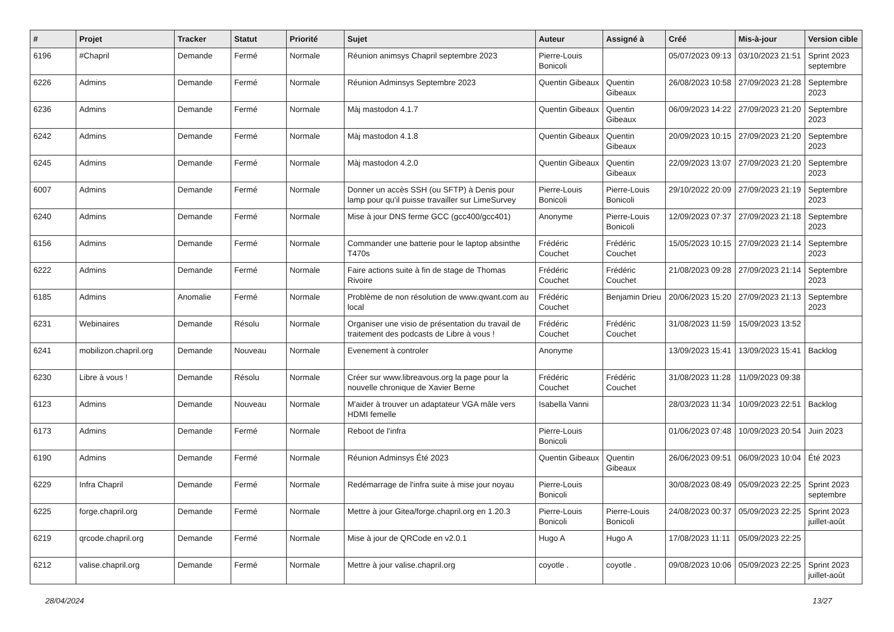| # | Projet | Tracker | Statut | Priorité | Sujet | Auteur | Assigné à | Créé | Mis-à-jour | Version cible |
| --- | --- | --- | --- | --- | --- | --- | --- | --- | --- | --- |
| 6196 | #Chapril | Demande | Fermé | Normale | Réunion animsys Chapril septembre 2023 | Pierre-Louis Bonicoli | | 05/07/2023 09:13 | 03/10/2023 21:51 | Sprint 2023 septembre |
| 6226 | Admins | Demande | Fermé | Normale | Réunion Adminsys Septembre 2023 | Quentin Gibeaux | Quentin Gibeaux | 26/08/2023 10:58 | 27/09/2023 21:28 | Septembre 2023 |
| 6236 | Admins | Demande | Fermé | Normale | Màj mastodon 4.1.7 | Quentin Gibeaux | Quentin Gibeaux | 06/09/2023 14:22 | 27/09/2023 21:20 | Septembre 2023 |
| 6242 | Admins | Demande | Fermé | Normale | Màj mastodon 4.1.8 | Quentin Gibeaux | Quentin Gibeaux | 20/09/2023 10:15 | 27/09/2023 21:20 | Septembre 2023 |
| 6245 | Admins | Demande | Fermé | Normale | Màj mastodon 4.2.0 | Quentin Gibeaux | Quentin Gibeaux | 22/09/2023 13:07 | 27/09/2023 21:20 | Septembre 2023 |
| 6007 | Admins | Demande | Fermé | Normale | Donner un accès SSH (ou SFTP) à Denis pour lamp pour qu'il puisse travailler sur LimeSurvey | Pierre-Louis Bonicoli | Pierre-Louis Bonicoli | 29/10/2022 20:09 | 27/09/2023 21:19 | Septembre 2023 |
| 6240 | Admins | Demande | Fermé | Normale | Mise à jour DNS ferme GCC (gcc400/gcc401) | Anonyme | Pierre-Louis Bonicoli | 12/09/2023 07:37 | 27/09/2023 21:18 | Septembre 2023 |
| 6156 | Admins | Demande | Fermé | Normale | Commander une batterie pour le laptop absinthe T470s | Frédéric Couchet | Frédéric Couchet | 15/05/2023 10:15 | 27/09/2023 21:14 | Septembre 2023 |
| 6222 | Admins | Demande | Fermé | Normale | Faire actions suite à fin de stage de Thomas Rivoire | Frédéric Couchet | Frédéric Couchet | 21/08/2023 09:28 | 27/09/2023 21:14 | Septembre 2023 |
| 6185 | Admins | Anomalie | Fermé | Normale | Problème de non résolution de www.qwant.com au local | Frédéric Couchet | Benjamin Drieu | 20/06/2023 15:20 | 27/09/2023 21:13 | Septembre 2023 |
| 6231 | Webinaires | Demande | Résolu | Normale | Organiser une visio de présentation du travail de traitement des podcasts de Libre à vous ! | Frédéric Couchet | Frédéric Couchet | 31/08/2023 11:59 | 15/09/2023 13:52 | |
| 6241 | mobilizon.chapril.org | Demande | Nouveau | Normale | Evenement à controler | Anonyme | | 13/09/2023 15:41 | 13/09/2023 15:41 | Backlog |
| 6230 | Libre à vous ! | Demande | Résolu | Normale | Créer sur www.libreavous.org la page pour la nouvelle chronique de Xavier Berne | Frédéric Couchet | Frédéric Couchet | 31/08/2023 11:28 | 11/09/2023 09:38 | |
| 6123 | Admins | Demande | Nouveau | Normale | M'aider à trouver un adaptateur VGA mâle vers HDMI femelle | Isabella Vanni | | 28/03/2023 11:34 | 10/09/2023 22:51 | Backlog |
| 6173 | Admins | Demande | Fermé | Normale | Reboot de l'infra | Pierre-Louis Bonicoli | | 01/06/2023 07:48 | 10/09/2023 20:54 | Juin 2023 |
| 6190 | Admins | Demande | Fermé | Normale | Réunion Adminsys Été 2023 | Quentin Gibeaux | Quentin Gibeaux | 26/06/2023 09:51 | 06/09/2023 10:04 | Été 2023 |
| 6229 | Infra Chapril | Demande | Fermé | Normale | Redémarrage de l'infra suite à mise jour noyau | Pierre-Louis Bonicoli | | 30/08/2023 08:49 | 05/09/2023 22:25 | Sprint 2023 septembre |
| 6225 | forge.chapril.org | Demande | Fermé | Normale | Mettre à jour Gitea/forge.chapril.org en 1.20.3 | Pierre-Louis Bonicoli | Pierre-Louis Bonicoli | 24/08/2023 00:37 | 05/09/2023 22:25 | Sprint 2023 juillet-août |
| 6219 | qrcode.chapril.org | Demande | Fermé | Normale | Mise à jour de QRCode en v2.0.1 | Hugo A | Hugo A | 17/08/2023 11:11 | 05/09/2023 22:25 | |
| 6212 | valise.chapril.org | Demande | Fermé | Normale | Mettre à jour valise.chapril.org | coyotle . | coyotle . | 09/08/2023 10:06 | 05/09/2023 22:25 | Sprint 2023 juillet-août |
28/04/2024 13/27